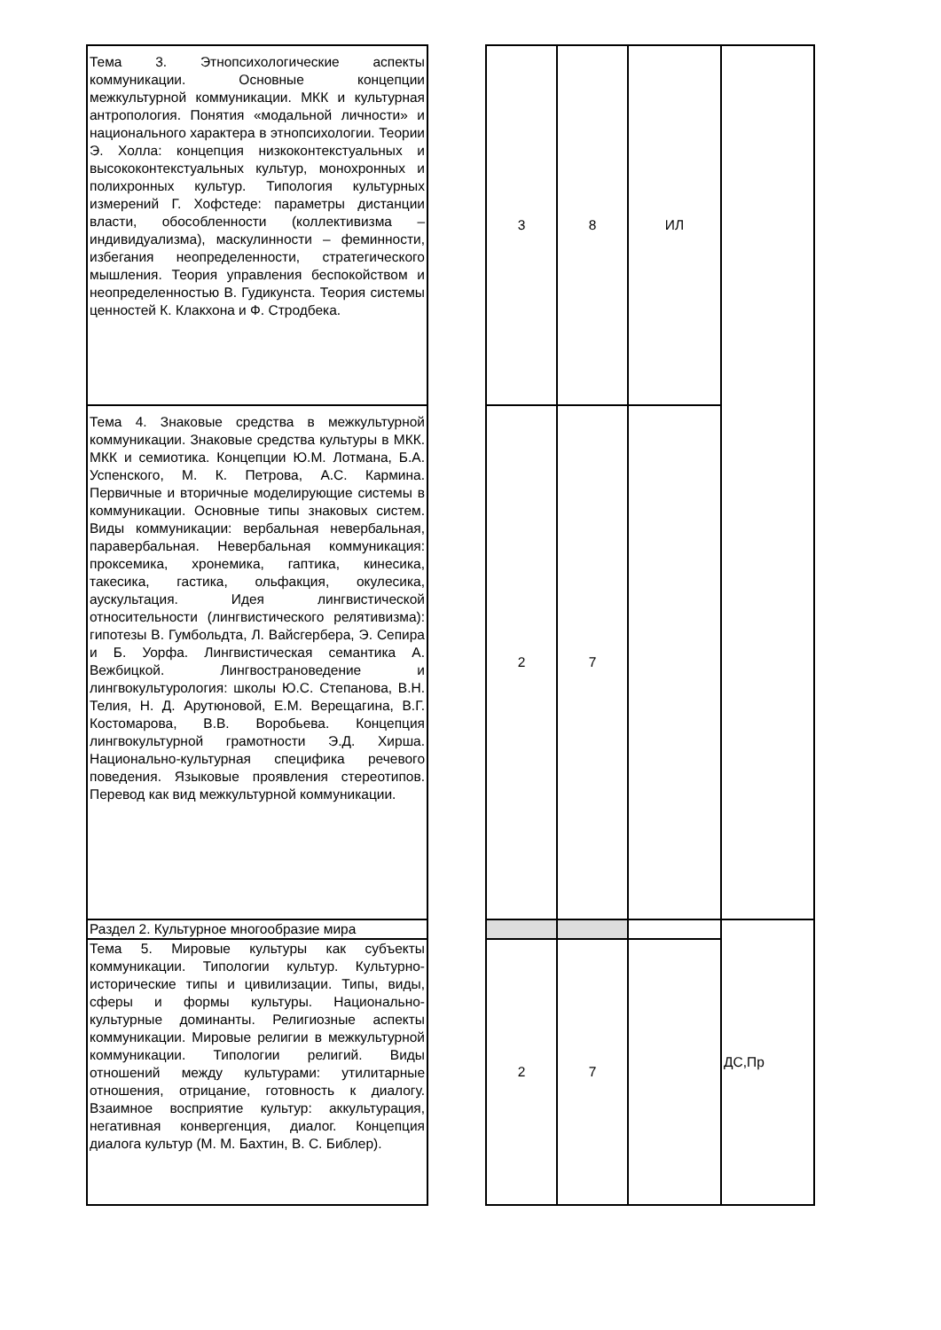| Тема 3. Этнопсихологические аспекты коммуникации. Основные концепции межкультурной коммуникации. МКК и культурная антропология. Понятия «модальной личности» и национального характера в этнопсихологии. Теории Э. Холла: концепция низкоконтекстуальных и высококонтекстуальных культур, монохронных и полихронных культур. Типология культурных измерений Г. Хофстеде: параметры дистанции власти, обособленности (коллективизма – индивидуализма), маскулинности – феминности, избегания неопределенности, стратегического мышления. Теория управления беспокойством и неопределенностью В. Гудикунста. Теория системы ценностей К. Клакхона и Ф. Стродбека. | | 3 | 8 | ИЛ | |
| Тема 4. Знаковые средства в межкультурной коммуникации. Знаковые средства культуры в МКК. МКК и семиотика. Концепции Ю.М. Лотмана, Б.А. Успенского, М. К. Петрова, А.С. Кармина. Первичные и вторичные моделирующие системы в коммуникации. Основные типы знаковых систем. Виды коммуникации: вербальная невербальная, паравербальная. Невербальная коммуникация: проксемика, хронемика, гаптика, кинесика, такесика, гастика, ольфакция, окулесика, аускультация. Идея лингвистической относительности (лингвистического релятивизма): гипотезы В. Гумбольдта, Л. Вайсгербера, Э. Сепира и Б. Уорфа. Лингвистическая семантика А. Вежбицкой. Лингвострановедение и лингвокультурология: школы Ю.С. Степанова, В.Н. Телия, Н. Д. Арутюновой, Е.М. Верещагина, В.Г. Костомарова, В.В. Воробьева. Концепция лингвокультурной грамотности Э.Д. Хирша. Национально-культурная специфика речевого поведения. Языковые проявления стереотипов. Перевод как вид межкультурной коммуникации. | | 2 | 7 | | |
| Раздел 2. Культурное многообразие мира | | | | | ДС,Пр |
| Тема 5. Мировые культуры как субъекты коммуникации. Типологии культур. Культурно-исторические типы и цивилизации. Типы, виды, сферы и формы культуры. Национально-культурные доминанты. Религиозные аспекты коммуникации. Мировые религии в межкультурной коммуникации. Типологии религий. Виды отношений между культурами: утилитарные отношения, отрицание, готовность к диалогу. Взаимное восприятие культур: аккультурация, негативная конвергенция, диалог. Концепция диалога культур (М. М. Бахтин, В. С. Библер). | | 2 | 7 | | |